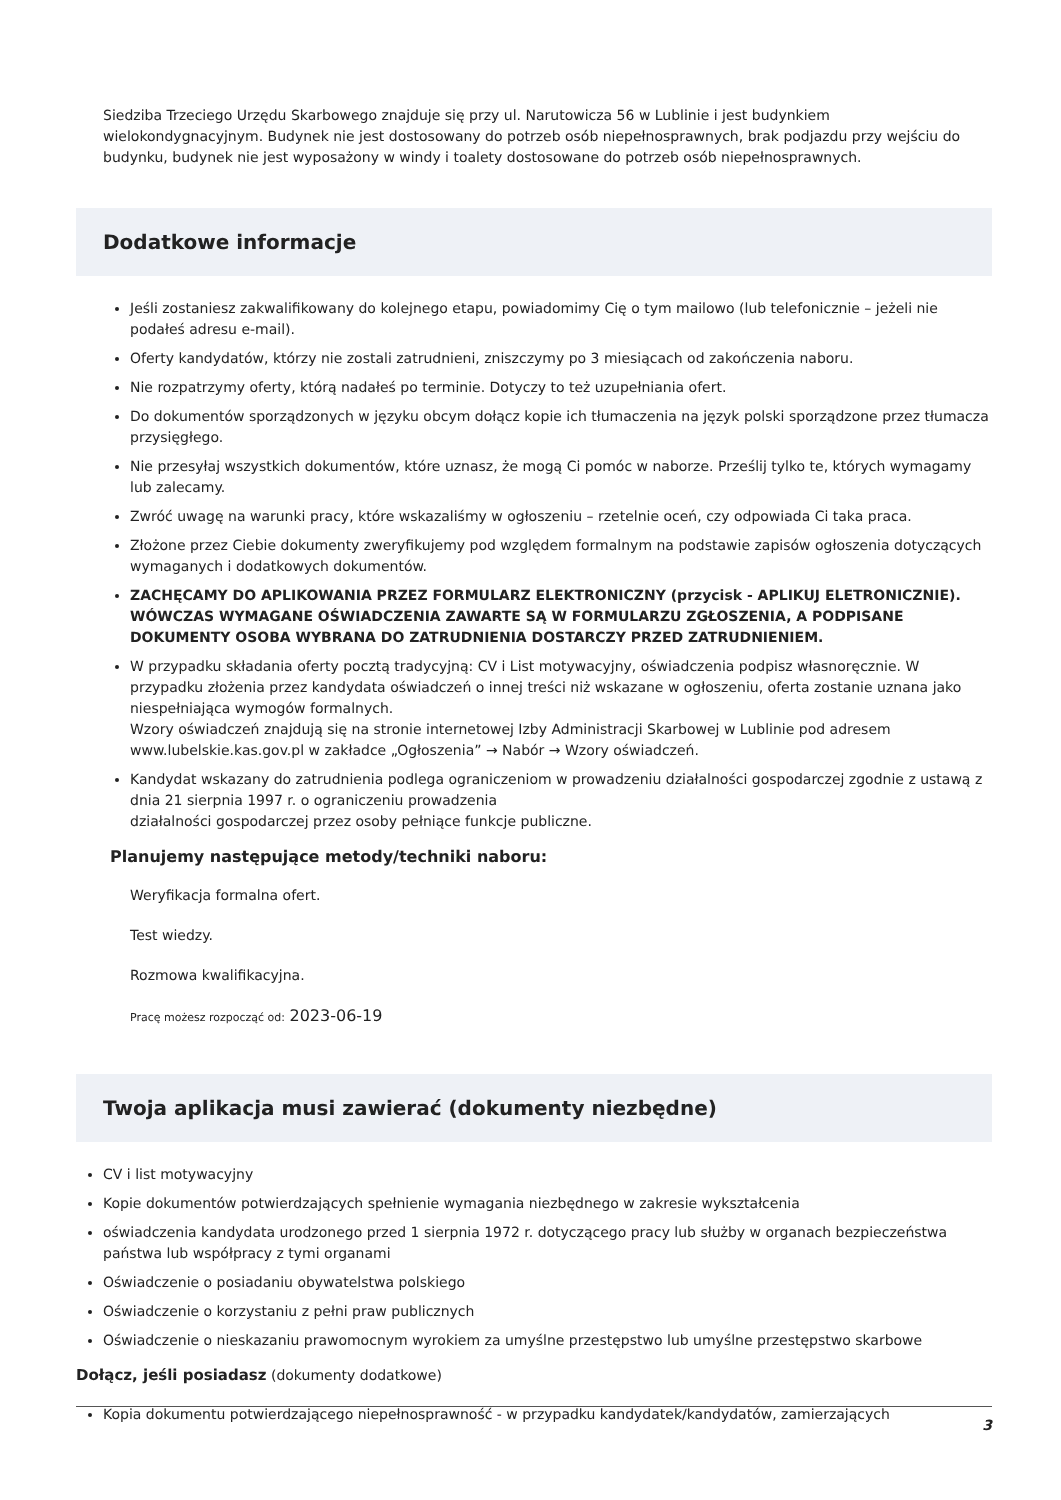Siedziba Trzeciego Urzędu Skarbowego znajduje się przy ul. Narutowicza 56 w Lublinie i jest budynkiem wielokondygnacyjnym. Budynek nie jest dostosowany do potrzeb osób niepełnosprawnych, brak podjazdu przy wejściu do budynku, budynek nie jest wyposażony w windy i toalety dostosowane do potrzeb osób niepełnosprawnych.
Dodatkowe informacje
Jeśli zostaniesz zakwalifikowany do kolejnego etapu, powiadomimy Cię o tym mailowo (lub telefonicznie – jeżeli nie podałeś adresu e-mail).
Oferty kandydatów, którzy nie zostali zatrudnieni, zniszczymy po 3 miesiącach od zakończenia naboru.
Nie rozpatrzymy oferty, którą nadałeś po terminie. Dotyczy to też uzupełniania ofert.
Do dokumentów sporządzonych w języku obcym dołącz kopie ich tłumaczenia na język polski sporządzone przez tłumacza przysięgłego.
Nie przesyłaj wszystkich dokumentów, które uznasz, że mogą Ci pomóc w naborze. Prześlij tylko te, których wymagamy lub zalecamy.
Zwróć uwagę na warunki pracy, które wskazaliśmy w ogłoszeniu – rzetelnie oceń, czy odpowiada Ci taka praca.
Złożone przez Ciebie dokumenty zweryfikujemy pod względem formalnym na podstawie zapisów ogłoszenia dotyczących wymaganych i dodatkowych dokumentów.
ZACHĘCAMY DO APLIKOWANIA PRZEZ FORMULARZ ELEKTRONICZNY (przycisk - APLIKUJ ELETRONICZNIE). WÓWCZAS WYMAGANE OŚWIADCZENIA ZAWARTE SĄ W FORMULARZU ZGŁOSZENIA, A PODPISANE DOKUMENTY OSOBA WYBRANA DO ZATRUDNIENIA DOSTARCZY PRZED ZATRUDNIENIEM.
W przypadku składania oferty pocztą tradycyjną: CV i List motywacyjny, oświadczenia podpisz własnoręcznie. W przypadku złożenia przez kandydata oświadczeń o innej treści niż wskazane w ogłoszeniu, oferta zostanie uznana jako niespełniająca wymogów formalnych.
Wzory oświadczeń znajdują się na stronie internetowej Izby Administracji Skarbowej w Lublinie pod adresem www.lubelskie.kas.gov.pl w zakładce „Ogłoszenia” → Nabór → Wzory oświadczeń.
Kandydat wskazany do zatrudnienia podlega ograniczeniom w prowadzeniu działalności gospodarczej zgodnie z ustawą z dnia 21 sierpnia 1997 r. o ograniczeniu prowadzenia
działalności gospodarczej przez osoby pełniące funkcje publiczne.
Planujemy następujące metody/techniki naboru:
Weryfikacja formalna ofert.
Test wiedzy.
Rozmowa kwalifikacyjna.
Pracę możesz rozpocząć od: 2023-06-19
Twoja aplikacja musi zawierać (dokumenty niezbędne)
CV i list motywacyjny
Kopie dokumentów potwierdzających spełnienie wymagania niezbędnego w zakresie wykształcenia
oświadczenia kandydata urodzonego przed 1 sierpnia 1972 r. dotyczącego pracy lub służby w organach bezpieczeństwa państwa lub współpracy z tymi organami
Oświadczenie o posiadaniu obywatelstwa polskiego
Oświadczenie o korzystaniu z pełni praw publicznych
Oświadczenie o nieskazaniu prawomocnym wyrokiem za umyślne przestępstwo lub umyślne przestępstwo skarbowe
Dołącz, jeśli posiadasz (dokumenty dodatkowe)
Kopia dokumentu potwierdzającego niepełnosprawność - w przypadku kandydatek/kandydatów, zamierzających
3